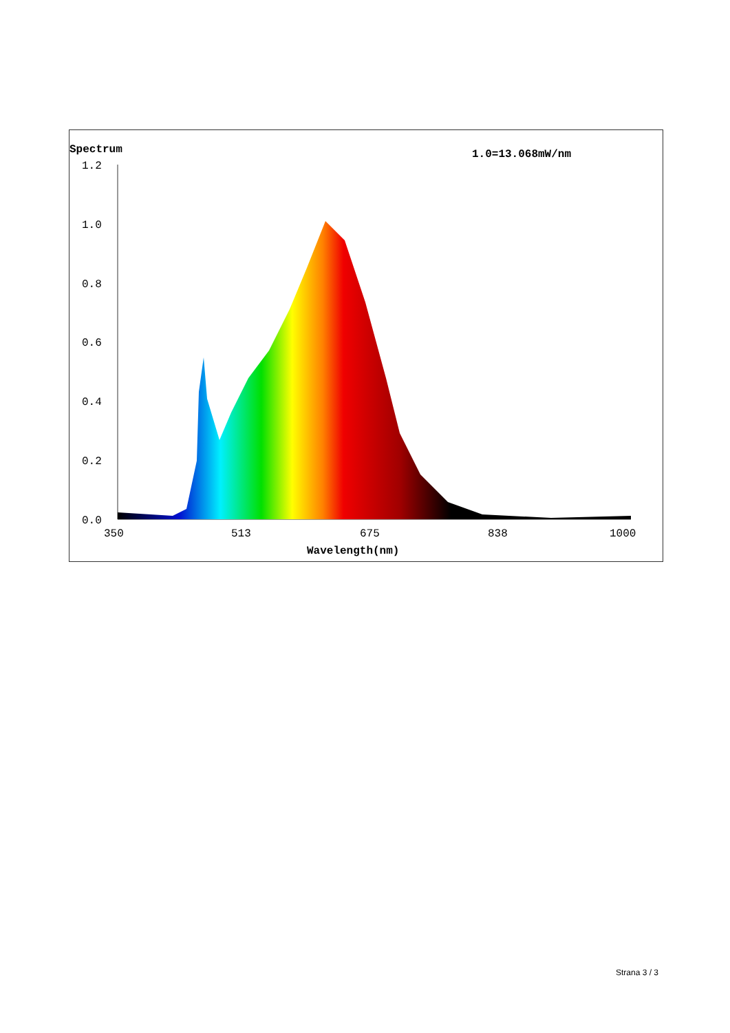Spectrum
1.0=13.068mW/nm
1.2
1.0
0.8
0.6
0.4
0.2
0.0
350
513
675
838
1000
Wavelength(nm)
Strana 3 / 3